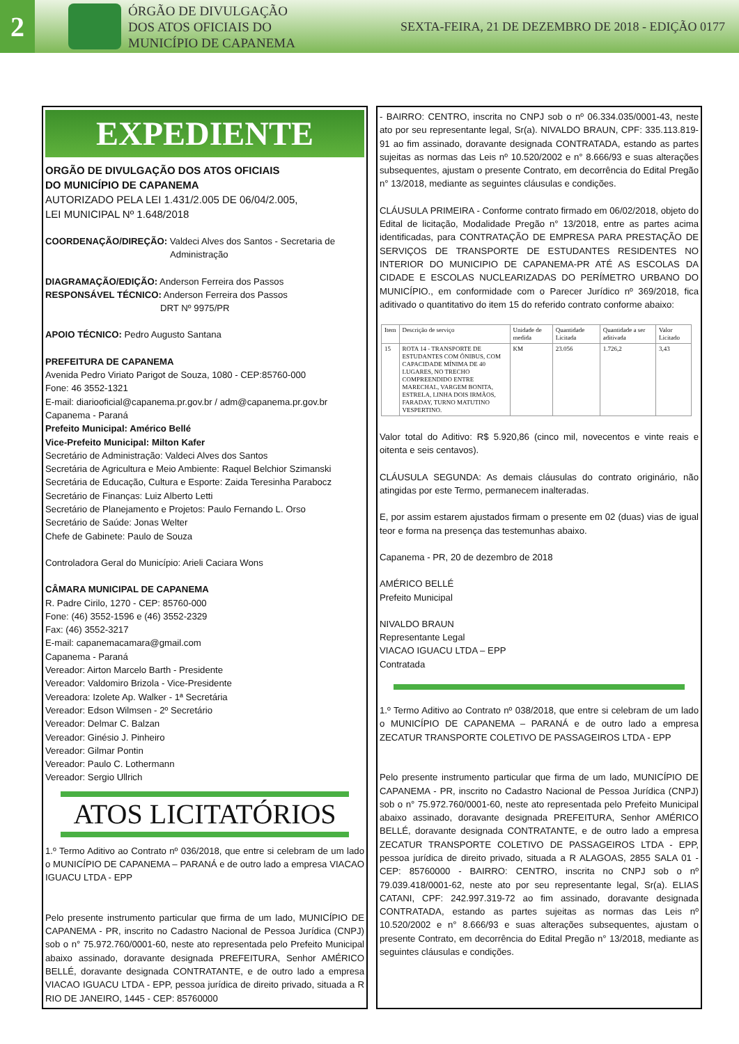2
ÓRGÃO DE DIVULGAÇÃO
DOS ATOS OFICIAIS DO
MUNICÍPIO DE CAPANEMA
SEXTA-FEIRA, 21 DE DEZEMBRO DE 2018 - EDIÇÃO 0177
EXPEDIENTE
ORGÃO DE DIVULGAÇÃO DOS ATOS OFICIAIS
DO MUNICÍPIO DE CAPANEMA
AUTORIZADO PELA LEI 1.431/2.005 DE 06/04/2.005,
LEI MUNICIPAL Nº 1.648/2018
COORDENAÇÃO/DIREÇÃO: Valdeci Alves dos Santos - Secretaria de
Administração
DIAGRAMAÇÃO/EDIÇÃO: Anderson Ferreira dos Passos
RESPONSÁVEL TÉCNICO: Anderson Ferreira dos Passos
DRT Nº 9975/PR
APOIO TÉCNICO: Pedro Augusto Santana
PREFEITURA DE CAPANEMA
Avenida Pedro Viriato Parigot de Souza, 1080 - CEP:85760-000
Fone: 46 3552-1321
E-mail: diariooficial@capanema.pr.gov.br / adm@capanema.pr.gov.br
Capanema - Paraná
Prefeito Municipal: Américo Bellé
Vice-Prefeito Municipal: Milton Kafer
Secretário de Administração: Valdeci Alves dos Santos
Secretária de Agricultura e Meio Ambiente: Raquel Belchior Szimanski
Secretária de Educação, Cultura e Esporte: Zaida Teresinha Parabocz
Secretário de Finanças: Luiz Alberto Letti
Secretário de Planejamento e Projetos: Paulo Fernando L. Orso
Secretário de Saúde: Jonas Welter
Chefe de Gabinete: Paulo de Souza
Controladora Geral do Município: Arieli Caciara Wons
CÂMARA MUNICIPAL DE CAPANEMA
R. Padre Cirilo, 1270 - CEP: 85760-000
Fone: (46) 3552-1596 e (46) 3552-2329
Fax: (46) 3552-3217
E-mail: capanemacamara@gmail.com
Capanema - Paraná
Vereador: Airton Marcelo Barth - Presidente
Vereador: Valdomiro Brizola - Vice-Presidente
Vereadora: Izolete Ap. Walker - 1ª Secretária
Vereador: Edson Wilmsen - 2º Secretário
Vereador: Delmar C. Balzan
Vereador: Ginésio J. Pinheiro
Vereador: Gilmar Pontin
Vereador: Paulo C. Lothermann
Vereador: Sergio Ullrich
ATOS LICITATÓRIOS
1.º Termo Aditivo ao Contrato nº 036/2018, que entre si celebram de um lado o MUNICÍPIO DE CAPANEMA – PARANÁ e de outro lado a empresa VIACAO IGUACU LTDA - EPP
Pelo presente instrumento particular que firma de um lado, MUNICÍPIO DE CAPANEMA - PR, inscrito no Cadastro Nacional de Pessoa Jurídica (CNPJ) sob o n° 75.972.760/0001-60, neste ato representada pelo Prefeito Municipal abaixo assinado, doravante designada PREFEITURA, Senhor AMÉRICO BELLÉ, doravante designada CONTRATANTE, e de outro lado a empresa VIACAO IGUACU LTDA - EPP, pessoa jurídica de direito privado, situada a R RIO DE JANEIRO, 1445 - CEP: 85760000
- BAIRRO: CENTRO, inscrita no CNPJ sob o nº 06.334.035/0001-43, neste ato por seu representante legal, Sr(a). NIVALDO BRAUN, CPF: 335.113.819-91 ao fim assinado, doravante designada CONTRATADA, estando as partes sujeitas as normas das Leis nº 10.520/2002 e n° 8.666/93 e suas alterações subsequentes, ajustam o presente Contrato, em decorrência do Edital Pregão n° 13/2018, mediante as seguintes cláusulas e condições.
CLÁUSULA PRIMEIRA - Conforme contrato firmado em 06/02/2018, objeto do Edital de licitação, Modalidade Pregão n° 13/2018, entre as partes acima identificadas, para CONTRATAÇÃO DE EMPRESA PARA PRESTAÇÃO DE SERVIÇOS DE TRANSPORTE DE ESTUDANTES RESIDENTES NO INTERIOR DO MUNICIPIO DE CAPANEMA-PR ATÉ AS ESCOLAS DA CIDADE E ESCOLAS NUCLEARIZADAS DO PERÍMETRO URBANO DO MUNICÍPIO., em conformidade com o Parecer Jurídico nº 369/2018, fica aditivado o quantitativo do item 15 do referido contrato conforme abaixo:
| Item | Descrição de serviço | Unidade de medida | Quantidade Licitada | Quantidade a ser aditivada | Valor Licitado |
| --- | --- | --- | --- | --- | --- |
| 15 | ROTA 14 - TRANSPORTE DE ESTUDANTES COM ÔNIBUS, COM CAPACIDADE MÍNIMA DE 40 LUGARES, NO TRECHO COMPREENDIDO ENTRE MARECHAL, VARGEM BONITA, ESTRELA, LINHA DOIS IRMÃOS, FARADAY, TURNO MATUTINO VESPERTINO. | KM | 23.056 | 1.726,2 | 3,43 |
Valor total do Aditivo: R$ 5.920,86 (cinco mil, novecentos e vinte reais e oitenta e seis centavos).
CLÁUSULA SEGUNDA: As demais cláusulas do contrato originário, não atingidas por este Termo, permanecem inalteradas.
E, por assim estarem ajustados firmam o presente em 02 (duas) vias de igual teor e forma na presença das testemunhas abaixo.
Capanema - PR, 20 de dezembro de 2018
AMÉRICO BELLÉ
Prefeito Municipal
NIVALDO BRAUN
Representante Legal
VIACAO IGUACU LTDA – EPP
Contratada
1.º Termo Aditivo ao Contrato nº 038/2018, que entre si celebram de um lado o MUNICÍPIO DE CAPANEMA – PARANÁ e de outro lado a empresa ZECATUR TRANSPORTE COLETIVO DE PASSAGEIROS LTDA - EPP
Pelo presente instrumento particular que firma de um lado, MUNICÍPIO DE CAPANEMA - PR, inscrito no Cadastro Nacional de Pessoa Jurídica (CNPJ) sob o n° 75.972.760/0001-60, neste ato representada pelo Prefeito Municipal abaixo assinado, doravante designada PREFEITURA, Senhor AMÉRICO BELLÉ, doravante designada CONTRATANTE, e de outro lado a empresa ZECATUR TRANSPORTE COLETIVO DE PASSAGEIROS LTDA - EPP, pessoa jurídica de direito privado, situada a R ALAGOAS, 2855 SALA 01 - CEP: 85760000 - BAIRRO: CENTRO, inscrita no CNPJ sob o nº 79.039.418/0001-62, neste ato por seu representante legal, Sr(a). ELIAS CATANI, CPF: 242.997.319-72 ao fim assinado, doravante designada CONTRATADA, estando as partes sujeitas as normas das Leis nº 10.520/2002 e n° 8.666/93 e suas alterações subsequentes, ajustam o presente Contrato, em decorrência do Edital Pregão n° 13/2018, mediante as seguintes cláusulas e condições.